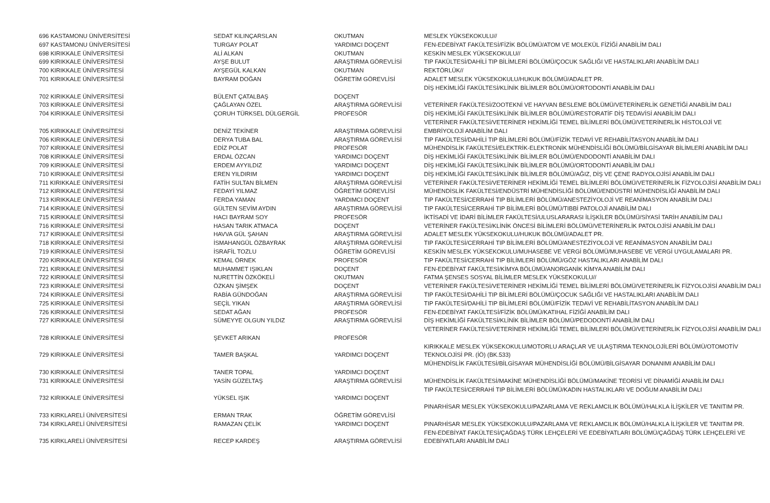| 696 KASTAMONU ÜNİVERSİTESİ | SEDAT KILINÇARSLAN | OKUTMAN | MESLEK YÜKSEKOKULU// |
| 697 KASTAMONU ÜNİVERSİTESİ | TURGAY POLAT | YARDIMCI DOÇENT | FEN-EDEBİYAT FAKÜLTESİ/FİZİK BÖLÜMÜ/ATOM VE MOLEKÜL FİZİĞİ ANABİLİM DALI |
| 698 KIRIKKALE ÜNİVERSİTESİ | ALİ ALKAN | OKUTMAN | KESKİN MESLEK YÜKSEKOKULU// |
| 699 KIRIKKALE ÜNİVERSİTESİ | AYŞE BULUT | ARAŞTIRMA GÖREVLİSİ | TIP FAKÜLTESİ/DAHİLİ TIP BİLİMLERİ BÖLÜMÜ/ÇOCUK SAĞLIĞI VE HASTALIKLARI ANABİLİM DALI |
| 700 KIRIKKALE ÜNİVERSİTESİ | AYŞEGÜL KALKAN | OKUTMAN | REKTÖRLÜK// |
| 701 KIRIKKALE ÜNİVERSİTESİ | BAYRAM DOĞAN | ÖĞRETİM GÖREVLİSİ | ADALET MESLEK YÜKSEKOKULU/HUKUK BÖLÜMÜ/ADALET PR. |
| 702 KIRIKKALE ÜNİVERSİTESİ | BÜLENT ÇATALBAŞ | DOÇENT | DİŞ HEKİMLİĞİ FAKÜLTESİ/KLİNİK BİLİMLER BÖLÜMÜ/ORTODONTİ ANABİLİM DALI |
| 703 KIRIKKALE ÜNİVERSİTESİ | ÇAĞLAYAN ÖZEL | ARAŞTIRMA GÖREVLİSİ | VETERİNER FAKÜLTESİ/ZOOTEKNİ VE HAYVAN BESLEME BÖLÜMÜ/VETERİNERLİK GENETİĞİ ANABİLİM DALI |
| 704 KIRIKKALE ÜNİVERSİTESİ | ÇORUH TÜRKSEL DÜLGERGİL | PROFESÖR | DİŞ HEKİMLİĞİ FAKÜLTESİ/KLİNİK BİLİMLER BÖLÜMÜ/RESTORATİF DİŞ TEDAVİSİ ANABİLİM DALI |
| 705 KIRIKKALE ÜNİVERSİTESİ | DENİZ TEKİNER | ARAŞTIRMA GÖREVLİSİ | VETERİNER FAKÜLTESİ/VETERİNER HEKİMLİĞİ TEMEL BİLİMLERİ BÖLÜMÜ/VETERİNERLİK HİSTOLOJİ VE EMBRİYOLOJİ ANABİLİM DALI |
| 706 KIRIKKALE ÜNİVERSİTESİ | DERYA TUBA BAL | ARAŞTIRMA GÖREVLİSİ | TIP FAKÜLTESİ/DAHİLİ TIP BİLİMLERİ BÖLÜMÜ/FİZİK TEDAVİ VE REHABİLİTASYON ANABİLİM DALI |
| 707 KIRIKKALE ÜNİVERSİTESİ | EDİZ POLAT | PROFESÖR | MÜHENDİSLİK FAKÜLTESİ/ELEKTRİK-ELEKTRONİK MÜHENDİSLİĞİ BÖLÜMÜ/BİLGİSAYAR BİLİMLERİ ANABİLİM DALI |
| 708 KIRIKKALE ÜNİVERSİTESİ | ERDAL ÖZCAN | YARDIMCI DOÇENT | DİŞ HEKİMLİĞİ FAKÜLTESİ/KLİNİK BİLİMLER BÖLÜMÜ/ENDODONTİ ANABİLİM DALI |
| 709 KIRIKKALE ÜNİVERSİTESİ | ERDEM AYYILDIZ | YARDIMCI DOÇENT | DİŞ HEKİMLİĞİ FAKÜLTESİ/KLİNİK BİLİMLER BÖLÜMÜ/ORTODONTİ ANABİLİM DALI |
| 710 KIRIKKALE ÜNİVERSİTESİ | EREN YILDIRIM | YARDIMCI DOÇENT | DİŞ HEKİMLİĞİ FAKÜLTESİ/KLİNİK BİLİMLER BÖLÜMÜ/AĞIZ, DİŞ VE ÇENE RADYOLOJİSİ ANABİLİM DALI |
| 711 KIRIKKALE ÜNİVERSİTESİ | FATİH SULTAN BİLMEN | ARAŞTIRMA GÖREVLİSİ | VETERİNER FAKÜLTESİ/VETERİNER HEKİMLİĞİ TEMEL BİLİMLERİ BÖLÜMÜ/VETERİNERLİK FİZYOLOJİSİ ANABİLİM DALI |
| 712 KIRIKKALE ÜNİVERSİTESİ | FEDAYİ YILMAZ | ÖĞRETİM GÖREVLİSİ | MÜHENDİSLİK FAKÜLTESİ/ENDÜSTRİ MÜHENDİSLİĞİ BÖLÜMÜ/ENDÜSTRİ MÜHENDİSLİĞİ ANABİLİM DALI |
| 713 KIRIKKALE ÜNİVERSİTESİ | FERDA YAMAN | YARDIMCI DOÇENT | TIP FAKÜLTESİ/CERRAHİ TIP BİLİMLERİ BÖLÜMÜ/ANESTEZİYOLOJİ VE REANİMASYON ANABİLİM DALI |
| 714 KIRIKKALE ÜNİVERSİTESİ | GÜLTEN SEVİM AYDIN | ARAŞTIRMA GÖREVLİSİ | TIP FAKÜLTESİ/CERRAHİ TIP BİLİMLERİ BÖLÜMÜ/TIBBİ PATOLOJİ ANABİLİM DALI |
| 715 KIRIKKALE ÜNİVERSİTESİ | HACI BAYRAM SOY | PROFESÖR | İKTİSADİ VE İDARİ BİLİMLER FAKÜLTESİ/ULUSLARARASI İLİŞKİLER BÖLÜMÜ/SİYASİ TARİH ANABİLİM DALI |
| 716 KIRIKKALE ÜNİVERSİTESİ | HASAN TARIK ATMACA | DOÇENT | VETERİNER FAKÜLTESİ/KLİNİK ÖNCESİ BİLİMLERİ BÖLÜMÜ/VETERİNERLİK PATOLOJİSİ ANABİLİM DALI |
| 717 KIRIKKALE ÜNİVERSİTESİ | HAVVA GÜL ŞAHAN | ARAŞTIRMA GÖREVLİSİ | ADALET MESLEK YÜKSEKOKULU/HUKUK BÖLÜMÜ/ADALET PR. |
| 718 KIRIKKALE ÜNİVERSİTESİ | İSMAHANGÜL ÖZBAYRAK | ARAŞTIRMA GÖREVLİSİ | TIP FAKÜLTESİ/CERRAHİ TIP BİLİMLERİ BÖLÜMÜ/ANESTEZİYOLOJİ VE REANİMASYON ANABİLİM DALI |
| 719 KIRIKKALE ÜNİVERSİTESİ | İSRAFİL TOZLU | ÖĞRETİM GÖREVLİSİ | KESKİN MESLEK YÜKSEKOKULU/MUHASEBE VE VERGİ BÖLÜMÜ/MUHASEBE VE VERGİ UYGULAMALARI PR. |
| 720 KIRIKKALE ÜNİVERSİTESİ | KEMAL ÖRNEK | PROFESÖR | TIP FAKÜLTESİ/CERRAHİ TIP BİLİMLERİ BÖLÜMÜ/GÖZ HASTALIKLARI ANABİLİM DALI |
| 721 KIRIKKALE ÜNİVERSİTESİ | MUHAMMET IŞIKLAN | DOÇENT | FEN-EDEBİYAT FAKÜLTESİ/KİMYA BÖLÜMÜ/ANORGANİK KİMYA ANABİLİM DALI |
| 722 KIRIKKALE ÜNİVERSİTESİ | NURETTİN ÖZKÖKELİ | OKUTMAN | FATMA ŞENSES SOSYAL BİLİMLER MESLEK YÜKSEKOKULU// |
| 723 KIRIKKALE ÜNİVERSİTESİ | ÖZKAN ŞİMŞEK | DOÇENT | VETERİNER FAKÜLTESİ/VETERİNER HEKİMLİĞİ TEMEL BİLİMLERİ BÖLÜMÜ/VETERİNERLİK FİZYOLOJİSİ ANABİLİM DALI |
| 724 KIRIKKALE ÜNİVERSİTESİ | RABİA GÜNDOĞAN | ARAŞTIRMA GÖREVLİSİ | TIP FAKÜLTESİ/DAHİLİ TIP BİLİMLERİ BÖLÜMÜ/ÇOCUK SAĞLIĞI VE HASTALIKLARI ANABİLİM DALI |
| 725 KIRIKKALE ÜNİVERSİTESİ | SEÇİL YIKAN | ARAŞTIRMA GÖREVLİSİ | TIP FAKÜLTESİ/DAHİLİ TIP BİLİMLERİ BÖLÜMÜ/FİZİK TEDAVİ VE REHABİLİTASYON ANABİLİM DALI |
| 726 KIRIKKALE ÜNİVERSİTESİ | SEDAT AĞAN | PROFESÖR | FEN-EDEBİYAT FAKÜLTESİ/FİZİK BÖLÜMÜ/KATIHAL FİZİĞİ ANABİLİM DALI |
| 727 KIRIKKALE ÜNİVERSİTESİ | SÜMEYYE OLGUN YILDIZ | ARAŞTIRMA GÖREVLİSİ | DİŞ HEKİMLİĞİ FAKÜLTESİ/KLİNİK BİLİMLER BÖLÜMÜ/PEDODONTİ ANABİLİM DALI |
| 728 KIRIKKALE ÜNİVERSİTESİ | ŞEVKET ARIKAN | PROFESÖR | VETERİNER FAKÜLTESİ/VETERİNER HEKİMLİĞİ TEMEL BİLİMLERİ BÖLÜMÜ/VETERİNERLİK FİZYOLOJİSİ ANABİLİM DALI |
| 729 KIRIKKALE ÜNİVERSİTESİ | TAMER BAŞKAL | YARDIMCI DOÇENT | KIRIKKALE MESLEK YÜKSEKOKULU/MOTORLU ARAÇLAR VE ULAŞTIRMA TEKNOLOJİLERİ BÖLÜMÜ/OTOMOTİV TEKNOLOJİSİ PR. (İÖ) (BK.533) |
| 730 KIRIKKALE ÜNİVERSİTESİ | TANER TOPAL | YARDIMCI DOÇENT | MÜHENDİSLİK FAKÜLTESİ/BİLGİSAYAR MÜHENDİSLİĞİ BÖLÜMÜ/BİLGİSAYAR DONANIMI ANABİLİM DALI |
| 731 KIRIKKALE ÜNİVERSİTESİ | YASİN GÜZELTAŞ | ARAŞTIRMA GÖREVLİSİ | MÜHENDİSLİK FAKÜLTESİ/MAKİNE MÜHENDİSLİĞİ BÖLÜMÜ/MAKİNE TEORİSİ VE DİNAMİĞİ ANABİLİM DALI |
| 732 KIRIKKALE ÜNİVERSİTESİ | YÜKSEL IŞIK | YARDIMCI DOÇENT | TIP FAKÜLTESİ/CERRAHİ TIP BİLİMLERİ BÖLÜMÜ/KADIN HASTALIKLARI VE DOĞUM ANABİLİM DALI |
| 733 KIRKLARELİ ÜNİVERSİTESİ | ERMAN TRAK | ÖĞRETİM GÖREVLİSİ | PINARHİSAR MESLEK YÜKSEKOKULU/PAZARLAMA VE REKLAMCILIK BÖLÜMÜ/HALKLA İLİŞKİLER VE TANITIM PR. |
| 734 KIRKLARELİ ÜNİVERSİTESİ | RAMAZAN ÇELİK | YARDIMCI DOÇENT | PINARHİSAR MESLEK YÜKSEKOKULU/PAZARLAMA VE REKLAMCILIK BÖLÜMÜ/HALKLA İLİŞKİLER VE TANITIM PR. |
| 735 KIRKLARELİ ÜNİVERSİTESİ | RECEP KARDEŞ | ARAŞTIRMA GÖREVLİSİ | FEN-EDEBİYAT FAKÜLTESİ/ÇAĞDAŞ TÜRK LEHÇELERİ VE EDEBİYATLARI BÖLÜMÜ/ÇAĞDAŞ TÜRK LEHÇELERİ VE EDEBİYATLARI ANABİLİM DALI |